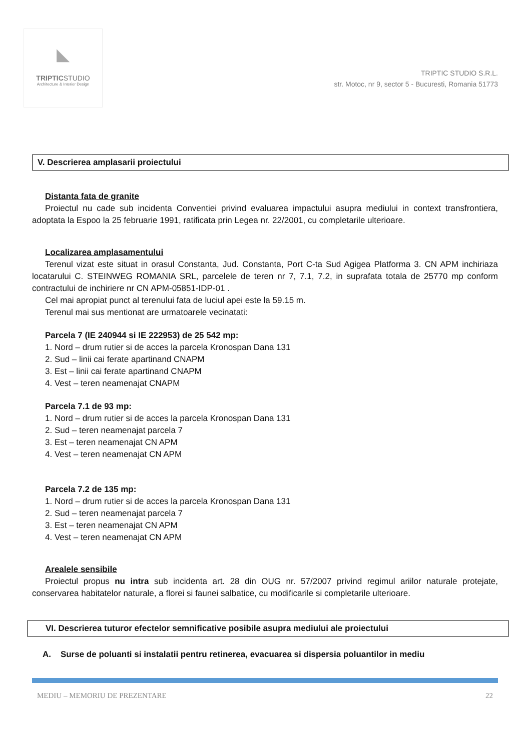◣
TRIPTICSTUDIO
Architecture & Interior Design
TRIPTIC STUDIO S.R.L.
str. Motoc, nr 9, sector 5 - Bucuresti, Romania 51773
V. Descrierea amplasarii proiectului
Distanta fata de granite
Proiectul nu cade sub incidenta Conventiei privind evaluarea impactului asupra mediului in context transfrontiera, adoptata la Espoo la 25 februarie 1991, ratificata prin Legea nr. 22/2001, cu completarile ulterioare.
Localizarea amplasamentului
Terenul vizat este situat in orasul Constanta, Jud. Constanta, Port C-ta Sud Agigea Platforma 3. CN APM inchiriaza locatarului C. STEINWEG ROMANIA SRL, parcelele de teren nr 7, 7.1, 7.2, in suprafata totala de 25770 mp conform contractului de inchiriere nr CN APM-05851-IDP-01 .
Cel mai apropiat punct al terenului fata de luciul apei este la 59.15 m.
Terenul mai sus mentionat are urmatoarele vecinatati:
Parcela 7 (IE 240944 si IE 222953) de 25 542 mp:
1. Nord – drum rutier si de acces la parcela Kronospan Dana 131
2. Sud – linii cai ferate apartinand CNAPM
3. Est – linii cai ferate apartinand CNAPM
4. Vest – teren neamenajat CNAPM
Parcela 7.1 de 93 mp:
1. Nord – drum rutier si de acces la parcela Kronospan Dana 131
2. Sud – teren neamenajat parcela 7
3. Est – teren neamenajat CN APM
4. Vest – teren neamenajat CN APM
Parcela 7.2 de 135 mp:
1. Nord – drum rutier si de acces la parcela Kronospan Dana 131
2. Sud – teren neamenajat parcela 7
3. Est – teren neamenajat CN APM
4. Vest – teren neamenajat CN APM
Arealele sensibile
Proiectul propus nu intra sub incidenta art. 28 din OUG nr. 57/2007 privind regimul ariilor naturale protejate, conservarea habitatelor naturale, a florei si faunei salbatice, cu modificarile si completarile ulterioare.
VI. Descrierea tuturor efectelor semnificative posibile asupra mediului ale proiectului
A. Surse de poluanti si instalatii pentru retinerea, evacuarea si dispersia poluantilor in mediu
MEDIU – MEMORIU DE PREZENTARE 22